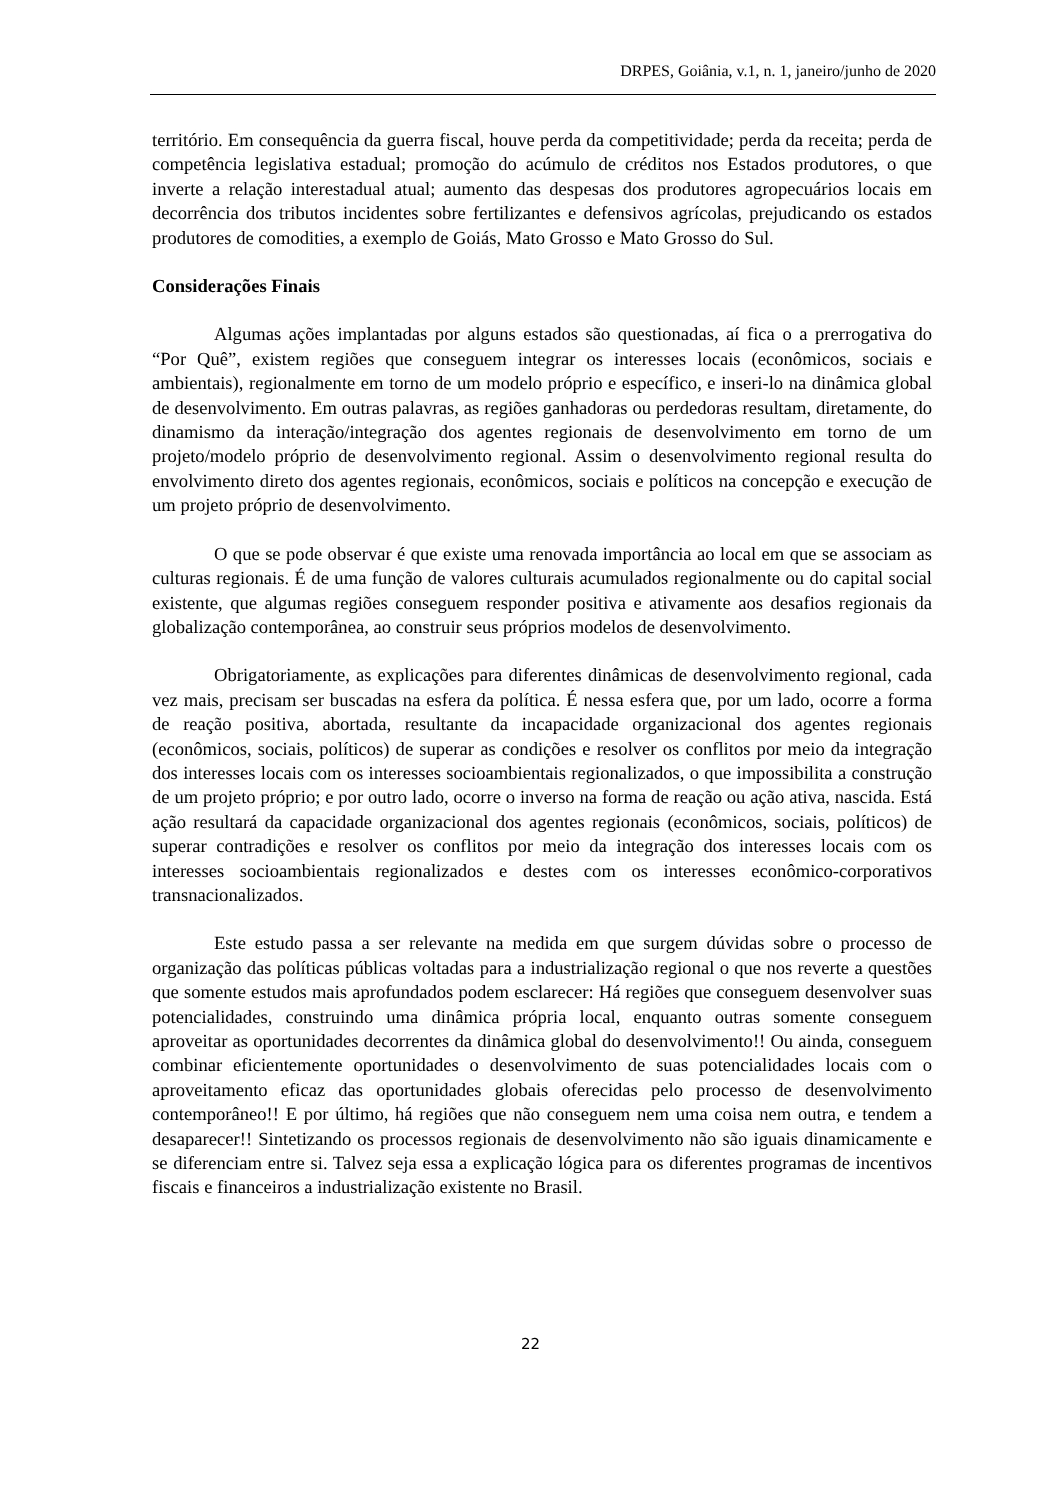DRPES, Goiânia, v.1, n. 1, janeiro/junho de 2020
território. Em consequência da guerra fiscal, houve perda da competitividade; perda da receita; perda de competência legislativa estadual; promoção do acúmulo de créditos nos Estados produtores, o que inverte a relação interestadual atual; aumento das despesas dos produtores agropecuários locais em decorrência dos tributos incidentes sobre fertilizantes e defensivos agrícolas, prejudicando os estados produtores de comodities, a exemplo de Goiás, Mato Grosso e Mato Grosso do Sul.
Considerações Finais
Algumas ações implantadas por alguns estados são questionadas, aí fica o a prerrogativa do “Por Quê”, existem regiões que conseguem integrar os interesses locais (econômicos, sociais e ambientais), regionalmente em torno de um modelo próprio e específico, e inseri-lo na dinâmica global de desenvolvimento. Em outras palavras, as regiões ganhadoras ou perdedoras resultam, diretamente, do dinamismo da interação/integração dos agentes regionais de desenvolvimento em torno de um projeto/modelo próprio de desenvolvimento regional. Assim o desenvolvimento regional resulta do envolvimento direto dos agentes regionais, econômicos, sociais e políticos na concepção e execução de um projeto próprio de desenvolvimento.
O que se pode observar é que existe uma renovada importância ao local em que se associam as culturas regionais. É de uma função de valores culturais acumulados regionalmente ou do capital social existente, que algumas regiões conseguem responder positiva e ativamente aos desafios regionais da globalização contemporânea, ao construir seus próprios modelos de desenvolvimento.
Obrigatoriamente, as explicações para diferentes dinâmicas de desenvolvimento regional, cada vez mais, precisam ser buscadas na esfera da política. É nessa esfera que, por um lado, ocorre a forma de reação positiva, abortada, resultante da incapacidade organizacional dos agentes regionais (econômicos, sociais, políticos) de superar as condições e resolver os conflitos por meio da integração dos interesses locais com os interesses socioambientais regionalizados, o que impossibilita a construção de um projeto próprio; e por outro lado, ocorre o inverso na forma de reação ou ação ativa, nascida. Está ação resultará da capacidade organizacional dos agentes regionais (econômicos, sociais, políticos) de superar contradições e resolver os conflitos por meio da integração dos interesses locais com os interesses socioambientais regionalizados e destes com os interesses econômico-corporativos transnacionalizados.
Este estudo passa a ser relevante na medida em que surgem dúvidas sobre o processo de organização das políticas públicas voltadas para a industrialização regional o que nos reverte a questões que somente estudos mais aprofundados podem esclarecer: Há regiões que conseguem desenvolver suas potencialidades, construindo uma dinâmica própria local, enquanto outras somente conseguem aproveitar as oportunidades decorrentes da dinâmica global do desenvolvimento!! Ou ainda, conseguem combinar eficientemente oportunidades o desenvolvimento de suas potencialidades locais com o aproveitamento eficaz das oportunidades globais oferecidas pelo processo de desenvolvimento contemporâneo!! E por último, há regiões que não conseguem nem uma coisa nem outra, e tendem a desaparecer!! Sintetizando os processos regionais de desenvolvimento não são iguais dinamicamente e se diferenciam entre si. Talvez seja essa a explicação lógica para os diferentes programas de incentivos fiscais e financeiros a industrialização existente no Brasil.
22